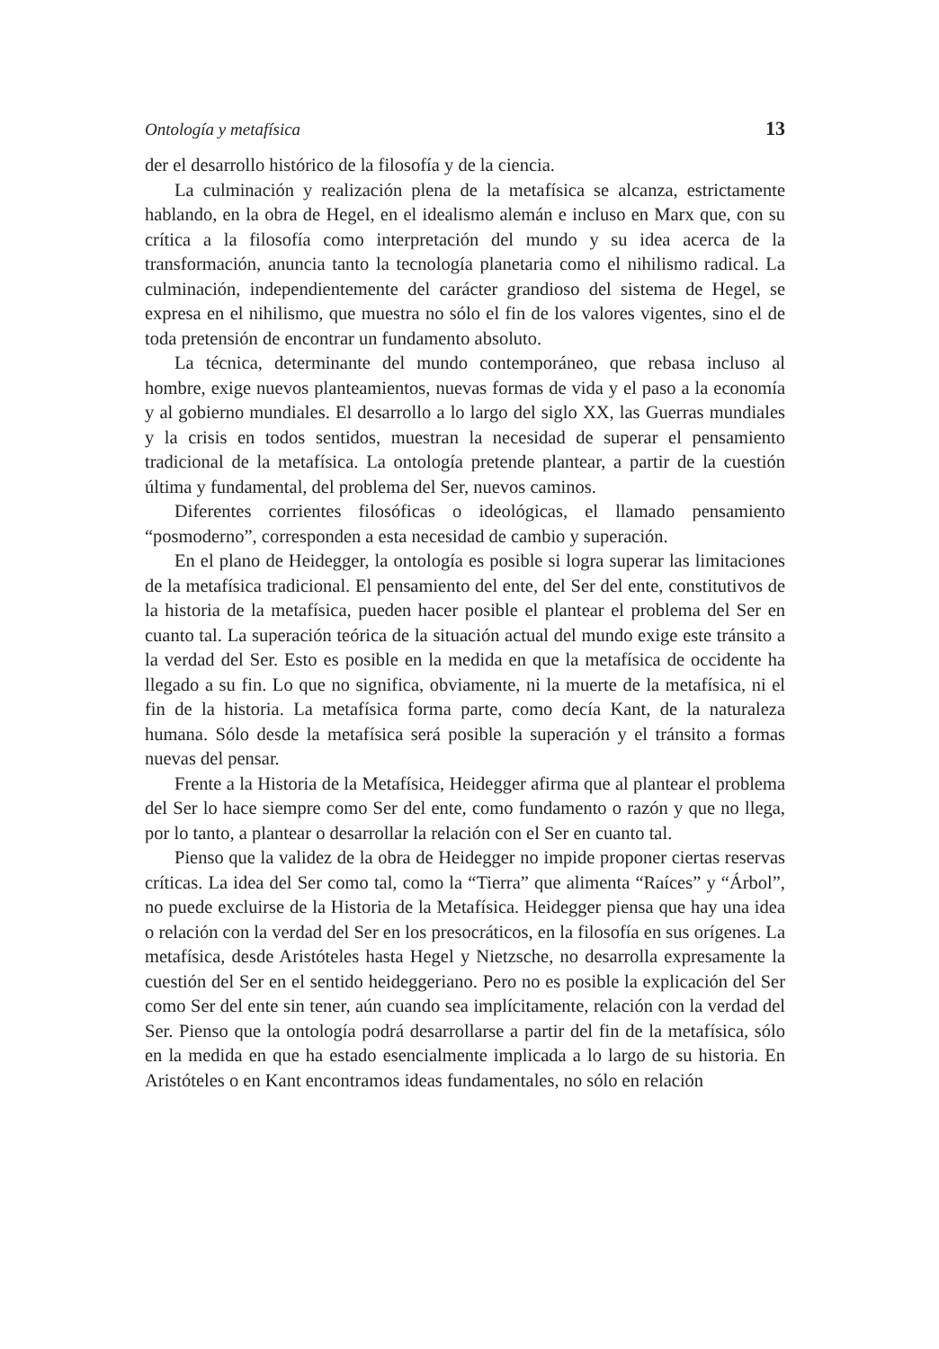Ontología y metafísica 13
der el desarrollo histórico de la filosofía y de la ciencia.
La culminación y realización plena de la metafísica se alcanza, estrictamente hablando, en la obra de Hegel, en el idealismo alemán e incluso en Marx que, con su crítica a la filosofía como interpretación del mundo y su idea acerca de la transformación, anuncia tanto la tecnología planetaria como el nihilismo radical. La culminación, independientemente del carácter grandioso del sistema de Hegel, se expresa en el nihilismo, que muestra no sólo el fin de los valores vigentes, sino el de toda pretensión de encontrar un fundamento absoluto.
La técnica, determinante del mundo contemporáneo, que rebasa incluso al hombre, exige nuevos planteamientos, nuevas formas de vida y el paso a la economía y al gobierno mundiales. El desarrollo a lo largo del siglo XX, las Guerras mundiales y la crisis en todos sentidos, muestran la necesidad de superar el pensamiento tradicional de la metafísica. La ontología pretende plantear, a partir de la cuestión última y fundamental, del problema del Ser, nuevos caminos.
Diferentes corrientes filosóficas o ideológicas, el llamado pensamiento “posmoderno”, corresponden a esta necesidad de cambio y superación.
En el plano de Heidegger, la ontología es posible si logra superar las limitaciones de la metafísica tradicional. El pensamiento del ente, del Ser del ente, constitutivos de la historia de la metafísica, pueden hacer posible el plantear el problema del Ser en cuanto tal. La superación teórica de la situación actual del mundo exige este tránsito a la verdad del Ser. Esto es posible en la medida en que la metafísica de occidente ha llegado a su fin. Lo que no significa, obviamente, ni la muerte de la metafísica, ni el fin de la historia. La metafísica forma parte, como decía Kant, de la naturaleza humana. Sólo desde la metafísica será posible la superación y el tránsito a formas nuevas del pensar.
Frente a la Historia de la Metafísica, Heidegger afirma que al plantear el problema del Ser lo hace siempre como Ser del ente, como fundamento o razón y que no llega, por lo tanto, a plantear o desarrollar la relación con el Ser en cuanto tal.
Pienso que la validez de la obra de Heidegger no impide proponer ciertas reservas críticas. La idea del Ser como tal, como la “Tierra” que alimenta “Raíces” y “Árbol”, no puede excluirse de la Historia de la Metafísica. Heidegger piensa que hay una idea o relación con la verdad del Ser en los presocráticos, en la filosofía en sus orígenes. La metafísica, desde Aristóteles hasta Hegel y Nietzsche, no desarrolla expresamente la cuestión del Ser en el sentido heideggeriano. Pero no es posible la explicación del Ser como Ser del ente sin tener, aún cuando sea implícitamente, relación con la verdad del Ser. Pienso que la ontología podrá desarrollarse a partir del fin de la metafísica, sólo en la medida en que ha estado esencialmente implicada a lo largo de su historia. En Aristóteles o en Kant encontramos ideas fundamentales, no sólo en relación